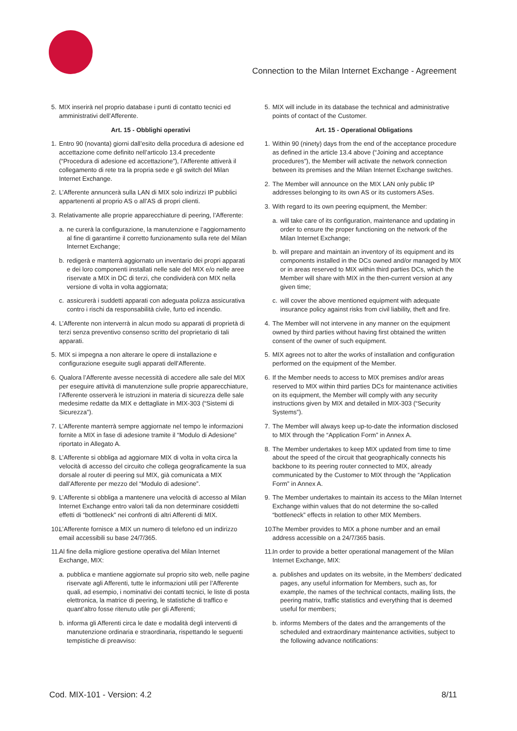Connection to the Milan Internet Exchange - Agreement
5. MIX inserirà nel proprio database i punti di contatto tecnici ed amministrativi dell’Afferente.
Art. 15 - Obblighi operativi
1. Entro 90 (novanta) giorni dall’esito della procedura di adesione ed accettazione come definito nell’articolo 13.4 precedente (“Procedura di adesione ed accettazione”), l’Afferente attiverà il collegamento di rete tra la propria sede e gli switch del Milan Internet Exchange.
2. L’Afferente annuncerà sulla LAN di MIX solo indirizzi IP pubblici appartenenti al proprio AS o all’AS di propri clienti.
3. Relativamente alle proprie apparecchiature di peering, l’Afferente:
a. ne curerà la configurazione, la manutenzione e l’aggiornamento al fine di garantirne il corretto funzionamento sulla rete del Milan Internet Exchange;
b. redigerà e manterrà aggiornato un inventario dei propri apparati e dei loro componenti installati nelle sale del MIX e/o nelle aree riservate a MIX in DC di terzi, che condividerà con MIX nella versione di volta in volta aggiornata;
c. assicurerà i suddetti apparati con adeguata polizza assicurativa contro i rischi da responsabilità civile, furto ed incendio.
4. L’Afferente non interverrà in alcun modo su apparati di proprietà di terzi senza preventivo consenso scritto del proprietario di tali apparati.
5. MIX si impegna a non alterare le opere di installazione e configurazione eseguite sugli apparati dell’Afferente.
6. Qualora l’Afferente avesse necessità di accedere alle sale del MIX per eseguire attività di manutenzione sulle proprie apparecchiature, l’Afferente osserverà le istruzioni in materia di sicurezza delle sale medesime redatte da MIX e dettagliate in MIX-303 (“Sistemi di Sicurezza”).
7. L’Afferente manterrà sempre aggiornate nel tempo le informazioni fornite a MIX in fase di adesione tramite il “Modulo di Adesione” riportato in Allegato A.
8. L’Afferente si obbliga ad aggiornare MIX di volta in volta circa la velocità di accesso del circuito che collega geograficamente la sua dorsale al router di peering sul MIX, già comunicata a MIX dall’Afferente per mezzo del “Modulo di adesione”.
9. L’Afferente si obbliga a mantenere una velocità di accesso al Milan Internet Exchange entro valori tali da non determinare cosiddetti effetti di “bottleneck” nei confronti di altri Afferenti di MIX.
10. L’Afferente fornisce a MIX un numero di telefono ed un indirizzo email accessibili su base 24/7/365.
11. Al fine della migliore gestione operativa del Milan Internet Exchange, MIX:
a. pubblica e mantiene aggiornate sul proprio sito web, nelle pagine riservate agli Afferenti, tutte le informazioni utili per l’Afferente quali, ad esempio, i nominativi dei contatti tecnici, le liste di posta elettronica, la matrice di peering, le statistiche di traffico e quant’altro fosse ritenuto utile per gli Afferenti;
b. informa gli Afferenti circa le date e modalità degli interventi di manutenzione ordinaria e straordinaria, rispettando le seguenti tempistiche di preavviso:
5. MIX will include in its database the technical and administrative points of contact of the Customer.
Art. 15 - Operational Obligations
1. Within 90 (ninety) days from the end of the acceptance procedure as defined in the article 13.4 above (“Joining and acceptance procedures”), the Member will activate the network connection between its premises and the Milan Internet Exchange switches.
2. The Member will announce on the MIX LAN only public IP addresses belonging to its own AS or its customers ASes.
3. With regard to its own peering equipment, the Member:
a. will take care of its configuration, maintenance and updating in order to ensure the proper functioning on the network of the Milan Internet Exchange;
b. will prepare and maintain an inventory of its equipment and its components installed in the DCs owned and/or managed by MIX or in areas reserved to MIX within third parties DCs, which the Member will share with MIX in the then-current version at any given time;
c. will cover the above mentioned equipment with adequate insurance policy against risks from civil liability, theft and fire.
4. The Member will not intervene in any manner on the equipment owned by third parties without having first obtained the written consent of the owner of such equipment.
5. MIX agrees not to alter the works of installation and configuration performed on the equipment of the Member.
6. If the Member needs to access to MIX premises and/or areas reserved to MIX within third parties DCs for maintenance activities on its equipment, the Member will comply with any security instructions given by MIX and detailed in MIX-303 (“Security Systems”).
7. The Member will always keep up-to-date the information disclosed to MIX through the “Application Form” in Annex A.
8. The Member undertakes to keep MIX updated from time to time about the speed of the circuit that geographically connects his backbone to its peering router connected to MIX, already communicated by the Customer to MIX through the “Application Form” in Annex A.
9. The Member undertakes to maintain its access to the Milan Internet Exchange within values that do not determine the so-called “bottleneck” effects in relation to other MIX Members.
10. The Member provides to MIX a phone number and an email address accessible on a 24/7/365 basis.
11. In order to provide a better operational management of the Milan Internet Exchange, MIX:
a. publishes and updates on its website, in the Members’ dedicated pages, any useful information for Members, such as, for example, the names of the technical contacts, mailing lists, the peering matrix, traffic statistics and everything that is deemed useful for members;
b. informs Members of the dates and the arrangements of the scheduled and extraordinary maintenance activities, subject to the following advance notifications:
Cod. MIX-101 - Version: 4.2 8/11